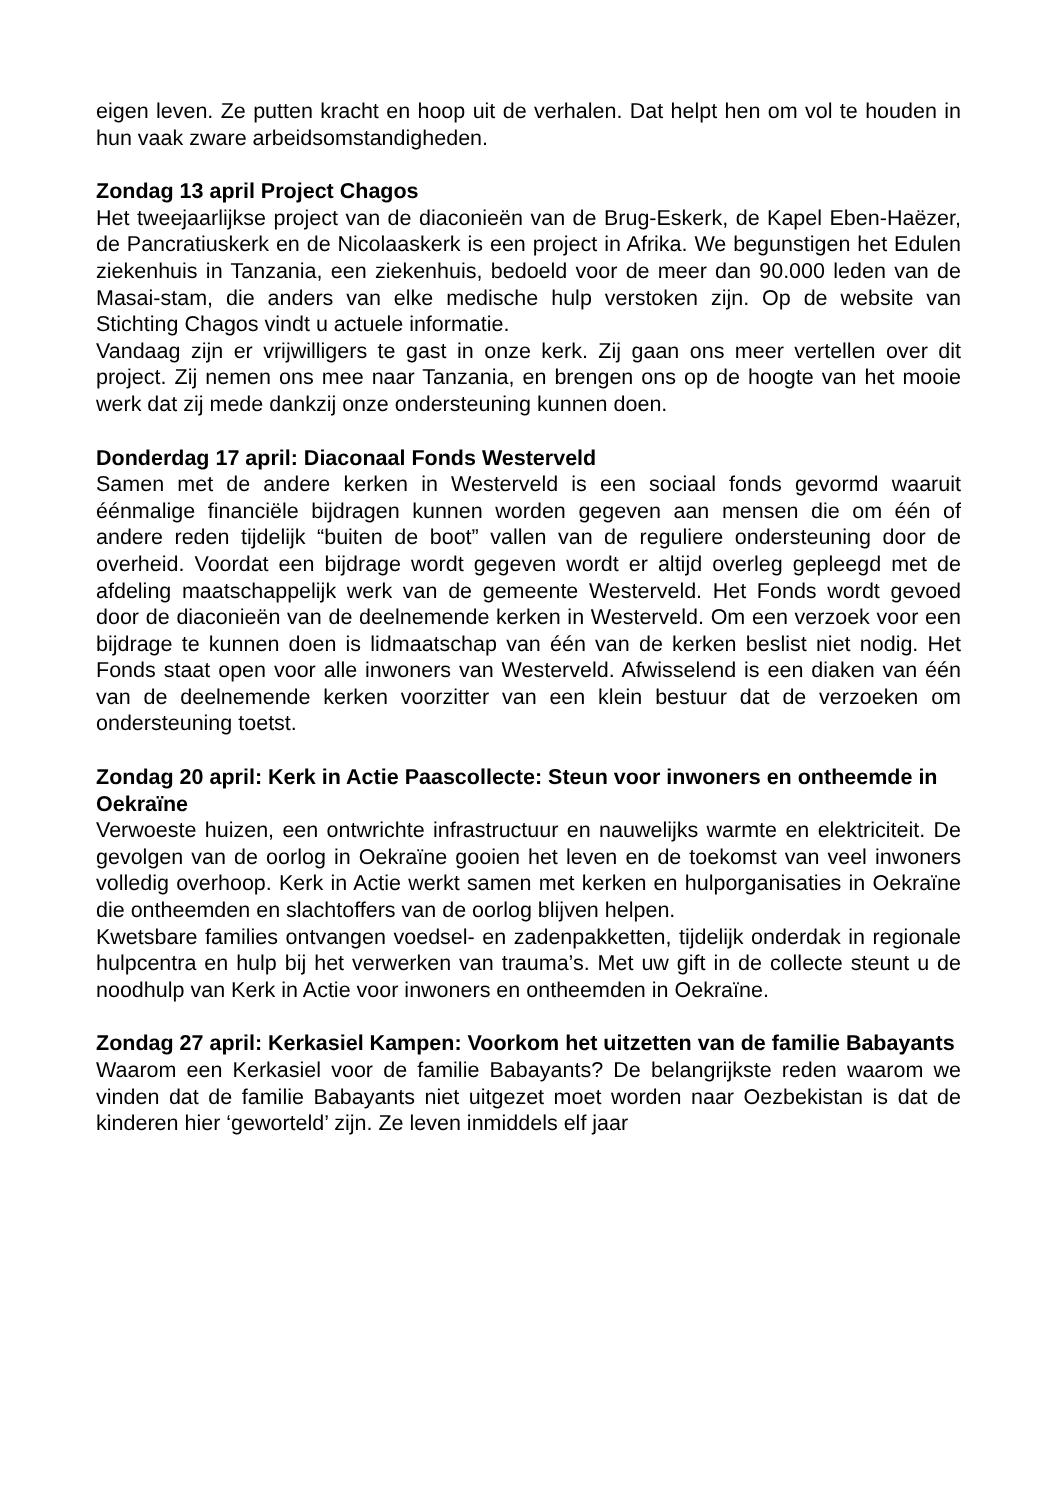eigen leven. Ze putten kracht en hoop uit de verhalen. Dat helpt hen om vol te houden in hun vaak zware arbeidsomstandigheden.
Zondag 13 april Project Chagos
Het tweejaarlijkse project van de diaconieën van de Brug-Eskerk, de Kapel Eben-Haëzer, de Pancratiuskerk en de Nicolaaskerk is een project in Afrika. We begunstigen het Edulen ziekenhuis in Tanzania, een ziekenhuis, bedoeld voor de meer dan 90.000 leden van de Masai-stam, die anders van elke medische hulp verstoken zijn. Op de website van Stichting Chagos vindt u actuele informatie.
Vandaag zijn er vrijwilligers te gast in onze kerk. Zij gaan ons meer vertellen over dit project. Zij nemen ons mee naar Tanzania, en brengen ons op de hoogte van het mooie werk dat zij mede dankzij onze ondersteuning kunnen doen.
Donderdag 17 april: Diaconaal Fonds Westerveld
Samen met de andere kerken in Westerveld is een sociaal fonds gevormd waaruit éénmalige financiële bijdragen kunnen worden gegeven aan mensen die om één of andere reden tijdelijk “buiten de boot” vallen van de reguliere ondersteuning door de overheid. Voordat een bijdrage wordt gegeven wordt er altijd overleg gepleegd met de afdeling maatschappelijk werk van de gemeente Westerveld. Het Fonds wordt gevoed door de diaconieën van de deelnemende kerken in Westerveld. Om een verzoek voor een bijdrage te kunnen doen is lidmaatschap van één van de kerken beslist niet nodig. Het Fonds staat open voor alle inwoners van Westerveld. Afwisselend is een diaken van één van de deelnemende kerken voorzitter van een klein bestuur dat de verzoeken om ondersteuning toetst.
Zondag 20 april: Kerk in Actie Paascollecte: Steun voor inwoners en ontheemde in Oekraïne
Verwoeste huizen, een ontwrichte infrastructuur en nauwelijks warmte en elektriciteit. De gevolgen van de oorlog in Oekraïne gooien het leven en de toekomst van veel inwoners volledig overhoop. Kerk in Actie werkt samen met kerken en hulporganisaties in Oekraïne die ontheemden en slachtoffers van de oorlog blijven helpen.
Kwetsbare families ontvangen voedsel- en zadenpakketten, tijdelijk onderdak in regionale hulpcentra en hulp bij het verwerken van trauma’s. Met uw gift in de collecte steunt u de noodhulp van Kerk in Actie voor inwoners en ontheemden in Oekraïne.
Zondag 27 april: Kerkasiel Kampen: Voorkom het uitzetten van de familie Babayants
Waarom een Kerkasiel voor de familie Babayants? De belangrijkste reden waarom we vinden dat de familie Babayants niet uitgezet moet worden naar Oezbekistan is dat de kinderen hier ‘geworteld’ zijn. Ze leven inmiddels elf jaar